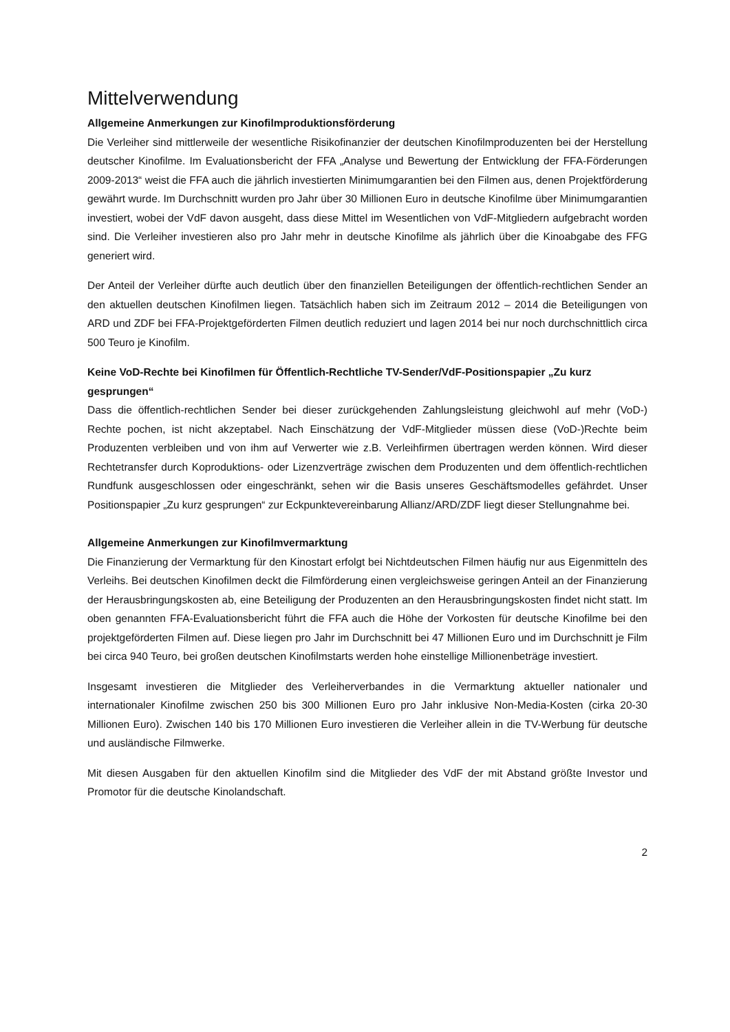Mittelverwendung
Allgemeine Anmerkungen zur Kinofilmproduktionsförderung
Die Verleiher sind mittlerweile der wesentliche Risikofinanzier der deutschen Kinofilmproduzenten bei der Herstellung deutscher Kinofilme. Im Evaluationsbericht der FFA „Analyse und Bewertung der Entwicklung der FFA-Förderungen 2009-2013“ weist die FFA auch die jährlich investierten Minimumgarantien bei den Filmen aus, denen Projektförderung gewährt wurde. Im Durchschnitt wurden pro Jahr über 30 Millionen Euro in deutsche Kinofilme über Minimumgarantien investiert, wobei der VdF davon ausgeht, dass diese Mittel im Wesentlichen von VdF-Mitgliedern aufgebracht worden sind. Die Verleiher investieren also pro Jahr mehr in deutsche Kinofilme als jährlich über die Kinoabgabe des FFG generiert wird.
Der Anteil der Verleiher dürfte auch deutlich über den finanziellen Beteiligungen der öffentlich-rechtlichen Sender an den aktuellen deutschen Kinofilmen liegen. Tatsächlich haben sich im Zeitraum 2012 – 2014 die Beteiligungen von ARD und ZDF bei FFA-Projektgeförderten Filmen deutlich reduziert und lagen 2014 bei nur noch durchschnittlich circa 500 Teuro je Kinofilm.
Keine VoD-Rechte bei Kinofilmen für Öffentlich-Rechtliche TV-Sender/VdF-Positionspapier „Zu kurz gesprungen“
Dass die öffentlich-rechtlichen Sender bei dieser zurückgehenden Zahlungsleistung gleichwohl auf mehr (VoD-) Rechte pochen, ist nicht akzeptabel. Nach Einschätzung der VdF-Mitglieder müssen diese (VoD-)Rechte beim Produzenten verbleiben und von ihm auf Verwerter wie z.B. Verleihfirmen übertragen werden können. Wird dieser Rechtetransfer durch Koproduktions- oder Lizenzverträge zwischen dem Produzenten und dem öffentlich-rechtlichen Rundfunk ausgeschlossen oder eingeschränkt, sehen wir die Basis unseres Geschäftsmodelles gefährdet. Unser Positionspapier „Zu kurz gesprungen“ zur Eckpunktevereinbarung Allianz/ARD/ZDF liegt dieser Stellungnahme bei.
Allgemeine Anmerkungen zur Kinofilmvermarktung
Die Finanzierung der Vermarktung für den Kinostart erfolgt bei Nichtdeutschen Filmen häufig nur aus Eigenmitteln des Verleihs. Bei deutschen Kinofilmen deckt die Filmförderung einen vergleichsweise geringen Anteil an der Finanzierung der Herausbringungskosten ab, eine Beteiligung der Produzenten an den Herausbringungskosten findet nicht statt. Im oben genannten FFA-Evaluationsbericht führt die FFA auch die Höhe der Vorkosten für deutsche Kinofilme bei den projektgeförderten Filmen auf. Diese liegen pro Jahr im Durchschnitt bei 47 Millionen Euro und im Durchschnitt je Film bei circa 940 Teuro, bei großen deutschen Kinofilmstarts werden hohe einstellige Millionenbeträge investiert.
Insgesamt investieren die Mitglieder des Verleiherverbandes in die Vermarktung aktueller nationaler und internationaler Kinofilme zwischen 250 bis 300 Millionen Euro pro Jahr inklusive Non-Media-Kosten (cirka 20-30 Millionen Euro). Zwischen 140 bis 170 Millionen Euro investieren die Verleiher allein in die TV-Werbung für deutsche und ausländische Filmwerke.
Mit diesen Ausgaben für den aktuellen Kinofilm sind die Mitglieder des VdF der mit Abstand größte Investor und Promotor für die deutsche Kinolandschaft.
2